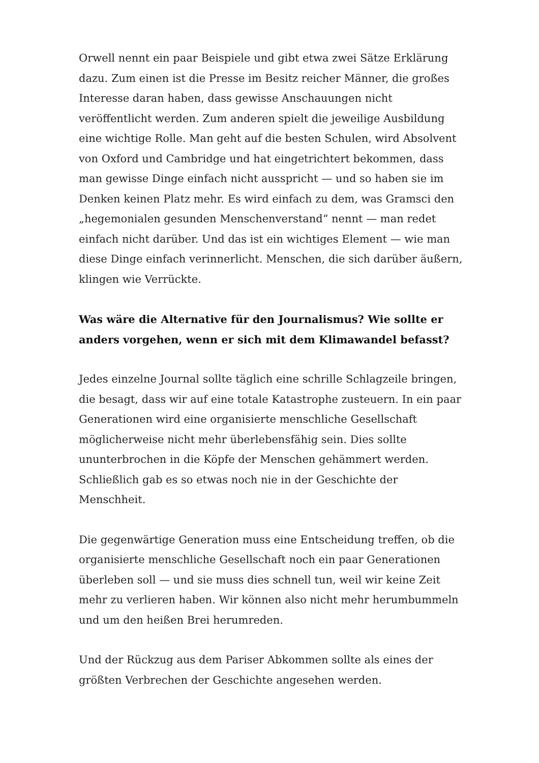Orwell nennt ein paar Beispiele und gibt etwa zwei Sätze Erklärung dazu. Zum einen ist die Presse im Besitz reicher Männer, die großes Interesse daran haben, dass gewisse Anschauungen nicht veröffentlicht werden. Zum anderen spielt die jeweilige Ausbildung eine wichtige Rolle. Man geht auf die besten Schulen, wird Absolvent von Oxford und Cambridge und hat eingetrichtert bekommen, dass man gewisse Dinge einfach nicht ausspricht — und so haben sie im Denken keinen Platz mehr. Es wird einfach zu dem, was Gramsci den „hegemonialen gesunden Menschenverstand“ nennt — man redet einfach nicht darüber. Und das ist ein wichtiges Element — wie man diese Dinge einfach verinnerlicht. Menschen, die sich darüber äußern, klingen wie Verrückte.
Was wäre die Alternative für den Journalismus? Wie sollte er anders vorgehen, wenn er sich mit dem Klimawandel befasst?
Jedes einzelne Journal sollte täglich eine schrille Schlagzeile bringen, die besagt, dass wir auf eine totale Katastrophe zusteuern. In ein paar Generationen wird eine organisierte menschliche Gesellschaft möglicherweise nicht mehr überlebensfähig sein. Dies sollte ununterbrochen in die Köpfe der Menschen gehämmert werden. Schließlich gab es so etwas noch nie in der Geschichte der Menschheit.
Die gegenwärtige Generation muss eine Entscheidung treffen, ob die organisierte menschliche Gesellschaft noch ein paar Generationen überleben soll — und sie muss dies schnell tun, weil wir keine Zeit mehr zu verlieren haben. Wir können also nicht mehr herumbummeln und um den heißen Brei herumreden.
Und der Rückzug aus dem Pariser Abkommen sollte als eines der größten Verbrechen der Geschichte angesehen werden.